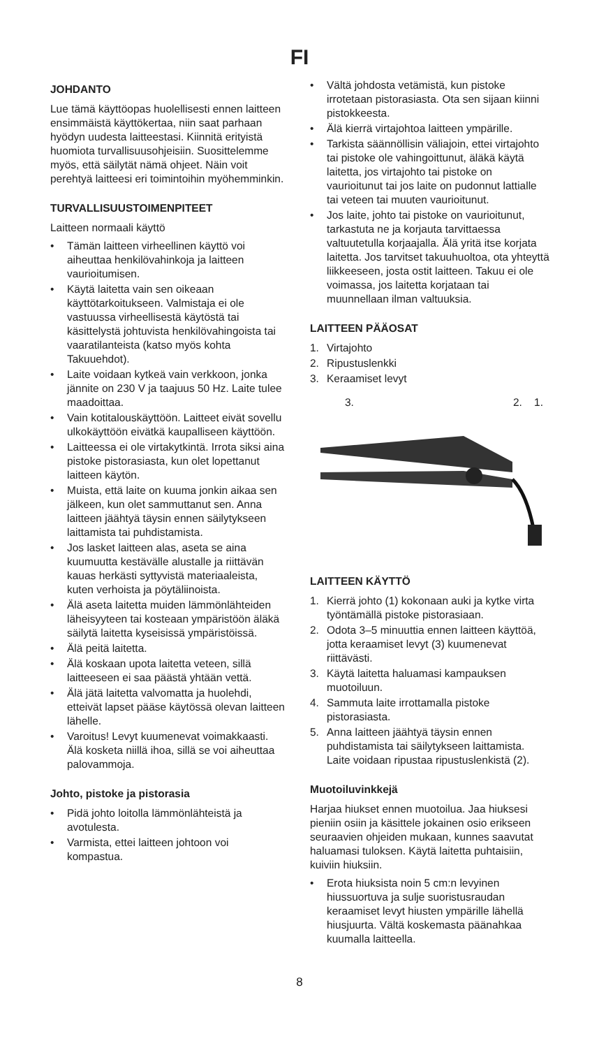FI
JOHDANTO
Lue tämä käyttöopas huolellisesti ennen laitteen ensimmäistä käyttökertaa, niin saat parhaan hyödyn uudesta laitteestasi. Kiinnitä erityistä huomiota turvallisuusohjeisiin. Suosittelemme myös, että säilytät nämä ohjeet. Näin voit perehtyä laitteesi eri toimintoihin myöhemminkin.
TURVALLISUUSTOIMENPITEET
Laitteen normaali käyttö
• Tämän laitteen virheellinen käyttö voi aiheuttaa henkilövahinkoja ja laitteen vaurioitumisen.
• Käytä laitetta vain sen oikeaan käyttötarkoitukseen. Valmistaja ei ole vastuussa virheellisestä käytöstä tai käsittelystä johtuvista henkilövahingoista tai vaaratilanteista (katso myös kohta Takuuehdot).
• Laite voidaan kytkeä vain verkkoon, jonka jännite on 230 V ja taajuus 50 Hz. Laite tulee maadoittaa.
• Vain kotitalouskäyttöön. Laitteet eivät sovellu ulkokäyttöön eivätkä kaupalliseen käyttöön.
• Laitteessa ei ole virtakytkintä. Irrota siksi aina pistoke pistorasiasta, kun olet lopettanut laitteen käytön.
• Muista, että laite on kuuma jonkin aikaa sen jälkeen, kun olet sammuttanut sen. Anna laitteen jäähtyä täysin ennen säilytykseen laittamista tai puhdistamista.
• Jos lasket laitteen alas, aseta se aina kuumuutta kestävälle alustalle ja riittävän kauas herkästi syttyvistä materiaaleista, kuten verhoista ja pöytäliinoista.
• Älä aseta laitetta muiden lämmönlähteiden läheisyyteen tai kosteaan ympäristöön äläkä säilytä laitetta kyseisissä ympäristöissä.
• Älä peitä laitetta.
• Älä koskaan upota laitetta veteen, sillä laitteeseen ei saa päästä yhtään vettä.
• Älä jätä laitetta valvomatta ja huolehdi, etteivät lapset pääse käytössä olevan laitteen lähelle.
• Varoitus! Levyt kuumenevat voimakkaasti. Älä kosketa niillä ihoa, sillä se voi aiheuttaa palovammoja.
Johto, pistoke ja pistorasia
• Pidä johto loitolla lämmönlähteistä ja avotulesta.
• Varmista, ettei laitteen johtoon voi kompastua.
• Vältä johdosta vetämistä, kun pistoke irrotetaan pistorasiasta. Ota sen sijaan kiinni pistokkeesta.
• Älä kierrä virtajohtoa laitteen ympärille.
• Tarkista säännöllisin väliajoin, ettei virtajohto tai pistoke ole vahingoittunut, äläkä käytä laitetta, jos virtajohto tai pistoke on vaurioitunut tai jos laite on pudonnut lattialle tai veteen tai muuten vaurioitunut.
• Jos laite, johto tai pistoke on vaurioitunut, tarkastuta ne ja korjauta tarvittaessa valtuutetulla korjaajalla. Älä yritä itse korjata laitetta. Jos tarvitset takuuhuoltoa, ota yhteyttä liikkeeseen, josta ostit laitteen. Takuu ei ole voimassa, jos laitetta korjataan tai muunnellaan ilman valtuuksia.
LAITTEEN PÄÄOSAT
1. Virtajohto
2. Ripustuslenkki
3. Keraamiset levyt
3. 2. 1.
LAITTEEN KÄYTTÖ
1. Kierrä johto (1) kokonaan auki ja kytke virta työntämällä pistoke pistorasiaan.
2. Odota 3–5 minuuttia ennen laitteen käyttöä, jotta keraamiset levyt (3) kuumenevat riittävästi.
3. Käytä laitetta haluamasi kampauksen muotoiluun.
4. Sammuta laite irrottamalla pistoke pistorasiasta.
5. Anna laitteen jäähtyä täysin ennen puhdistamista tai säilytykseen laittamista. Laite voidaan ripustaa ripustuslenkistä (2).
Muotoiluvinkkejä
Harjaa hiukset ennen muotoilua. Jaa hiuksesi pieniin osiin ja käsittele jokainen osio erikseen seuraavien ohjeiden mukaan, kunnes saavutat haluamasi tuloksen. Käytä laitetta puhtaisiin, kuiviin hiuksiin.
• Erota hiuksista noin 5 cm:n levyinen hiussuortuva ja sulje suoristusraudan keraamiset levyt hiusten ympärille lähellä hiusjuurta. Vältä koskemasta päänahkaa kuumalla laitteella.
8